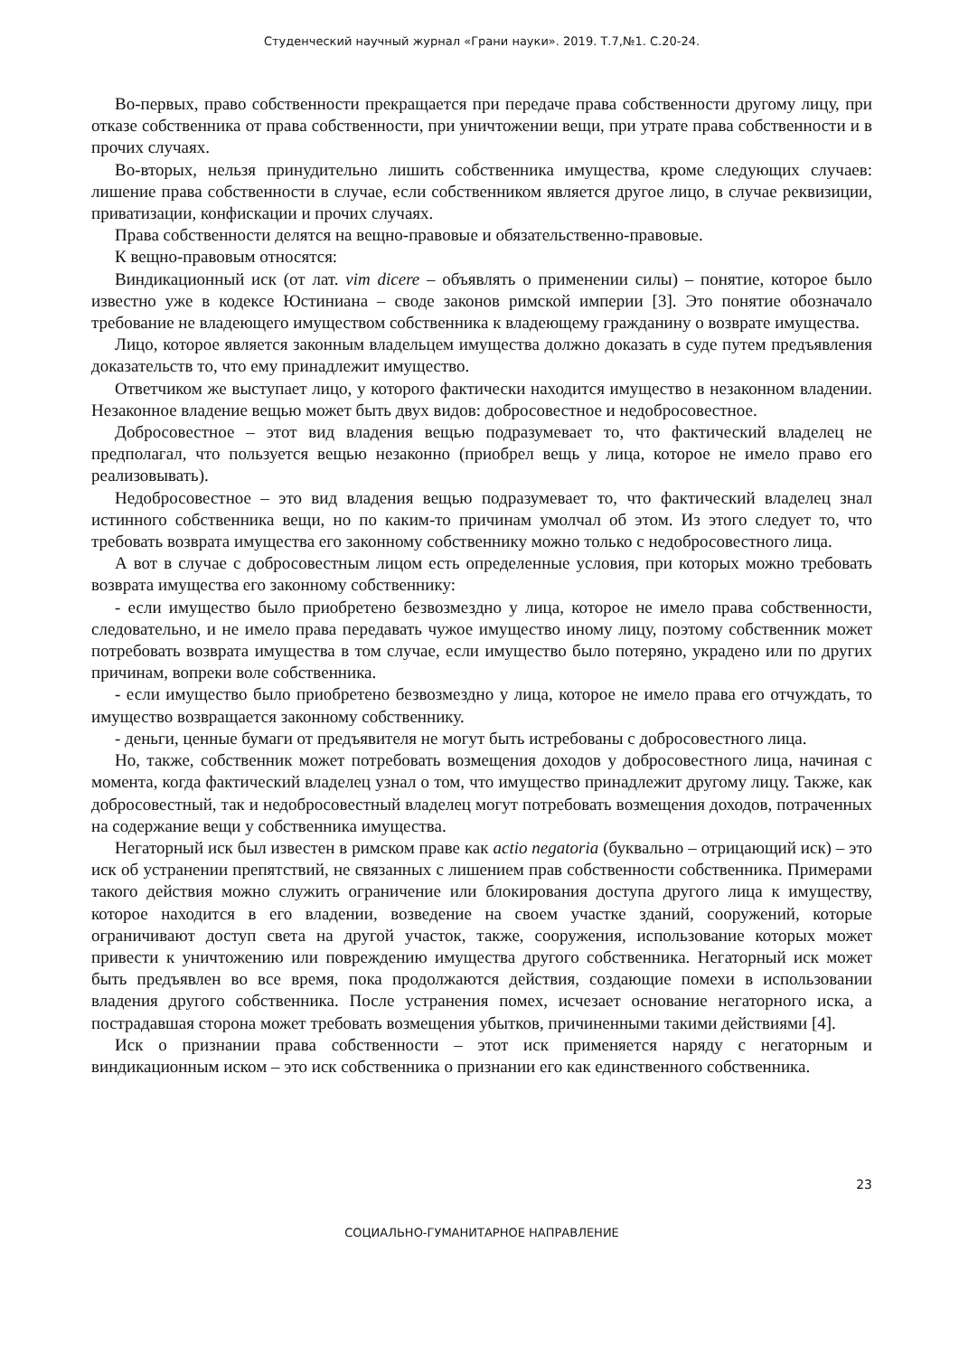Студенческий научный журнал «Грани науки». 2019. Т.7,№1. С.20-24.
Во-первых, право собственности прекращается при передаче права собственности другому лицу, при отказе собственника от права собственности, при уничтожении вещи, при утрате права собственности и в прочих случаях.
Во-вторых, нельзя принудительно лишить собственника имущества, кроме следующих случаев: лишение права собственности в случае, если собственником является другое лицо, в случае реквизиции, приватизации, конфискации и прочих случаях.
Права собственности делятся на вещно-правовые и обязательственно-правовые.
К вещно-правовым относятся:
Виндикационный иск (от лат. vim dicere – объявлять о применении силы) – понятие, которое было известно уже в кодексе Юстиниана – своде законов римской империи [3]. Это понятие обозначало требование не владеющего имуществом собственника к владеющему гражданину о возврате имущества.
Лицо, которое является законным владельцем имущества должно доказать в суде путем предъявления доказательств то, что ему принадлежит имущество.
Ответчиком же выступает лицо, у которого фактически находится имущество в незаконном владении. Незаконное владение вещью может быть двух видов: добросовестное и недобросовестное.
Добросовестное – этот вид владения вещью подразумевает то, что фактический владелец не предполагал, что пользуется вещью незаконно (приобрел вещь у лица, которое не имело право его реализовывать).
Недобросовестное – это вид владения вещью подразумевает то, что фактический владелец знал истинного собственника вещи, но по каким-то причинам умолчал об этом. Из этого следует то, что требовать возврата имущества его законному собственнику можно только с недобросовестного лица.
А вот в случае с добросовестным лицом есть определенные условия, при которых можно требовать возврата имущества его законному собственнику:
- если имущество было приобретено безвозмездно у лица, которое не имело права собственности, следовательно, и не имело права передавать чужое имущество иному лицу, поэтому собственник может потребовать возврата имущества в том случае, если имущество было потеряно, украдено или по других причинам, вопреки воле собственника.
- если имущество было приобретено безвозмездно у лица, которое не имело права его отчуждать, то имущество возвращается законному собственнику.
- деньги, ценные бумаги от предъявителя не могут быть истребованы с добросовестного лица.
Но, также, собственник может потребовать возмещения доходов у добросовестного лица, начиная с момента, когда фактический владелец узнал о том, что имущество принадлежит другому лицу. Также, как добросовестный, так и недобросовестный владелец могут потребовать возмещения доходов, потраченных на содержание вещи у собственника имущества.
Негаторный иск был известен в римском праве как actio negatoria (буквально – отрицающий иск) – это иск об устранении препятствий, не связанных с лишением прав собственности собственника. Примерами такого действия можно служить ограничение или блокирования доступа другого лица к имуществу, которое находится в его владении, возведение на своем участке зданий, сооружений, которые ограничивают доступ света на другой участок, также, сооружения, использование которых может привести к уничтожению или повреждению имущества другого собственника. Негаторный иск может быть предъявлен во все время, пока продолжаются действия, создающие помехи в использовании владения другого собственника. После устранения помех, исчезает основание негаторного иска, а пострадавшая сторона может требовать возмещения убытков, причиненными такими действиями [4].
Иск о признании права собственности – этот иск применяется наряду с негаторным и виндикационным иском – это иск собственника о признании его как единственного собственника.
23
СОЦИАЛЬНО-ГУМАНИТАРНОЕ НАПРАВЛЕНИЕ